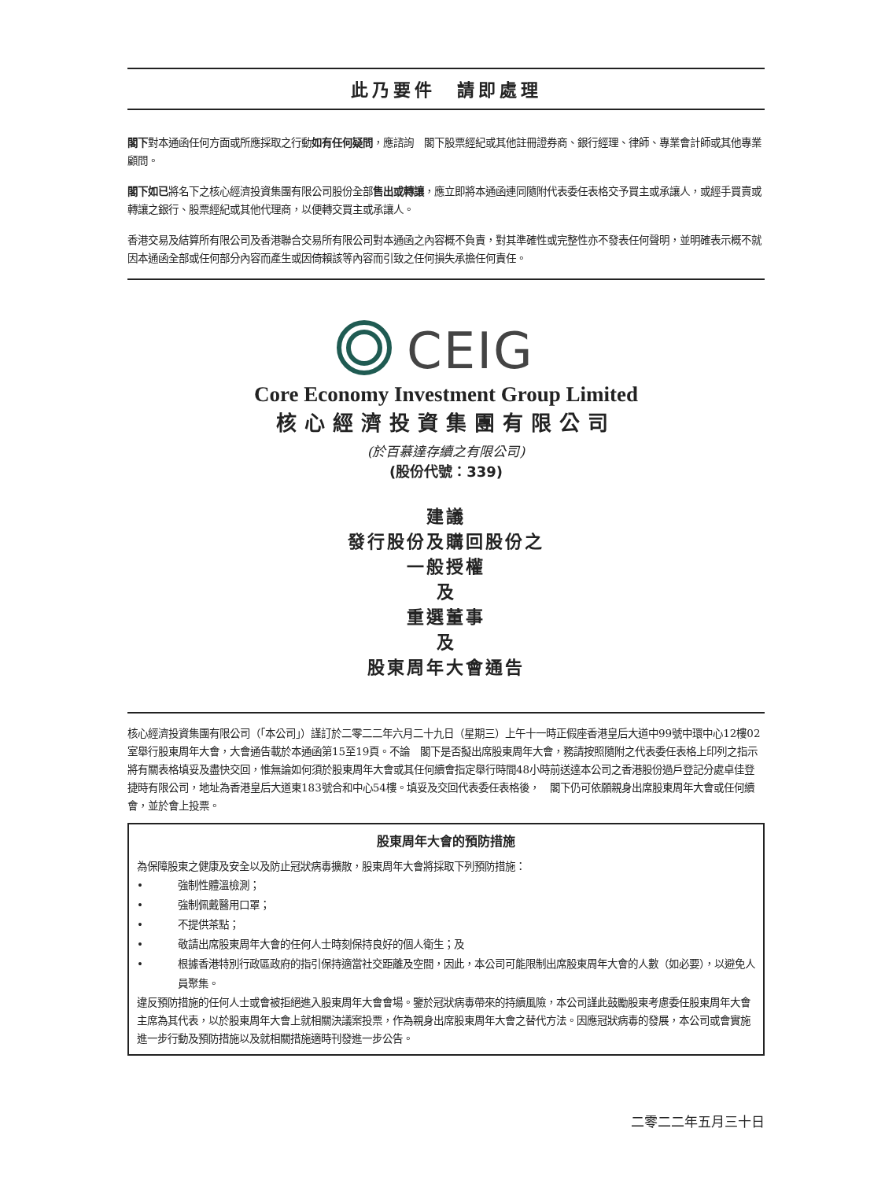此乃要件　請即處理
閣下對本通函任何方面或所應採取之行動如有任何疑問，應諮詢　閣下股票經紀或其他註冊證券商、銀行經理、律師、專業會計師或其他專業顧問。
閣下如已將名下之核心經濟投資集團有限公司股份全部售出或轉讓，應立即將本通函連同隨附代表委任表格交予買主或承讓人，或經手買賣或轉讓之銀行、股票經紀或其他代理商，以便轉交買主或承讓人。
香港交易及結算所有限公司及香港聯合交易所有限公司對本通函之內容概不負責，對其準確性或完整性亦不發表任何聲明，並明確表示概不就因本通函全部或任何部分內容而產生或因倚賴該等內容而引致之任何損失承擔任何責任。
CEIG
Core Economy Investment Group Limited
核心經濟投資集團有限公司
(於百慕達存續之有限公司)
(股份代號：339)
建議
發行股份及購回股份之
一般授權
及
重選董事
及
股東周年大會通告
核心經濟投資集團有限公司（「本公司」）謹訂於二零二二年六月二十九日（星期三）上午十一時正假座香港皇后大道中99號中環中心12樓02室舉行股東周年大會，大會通告載於本通函第15至19頁。不論　閣下是否擬出席股東周年大會，務請按照隨附之代表委任表格上印列之指示將有關表格填妥及盡快交回，惟無論如何須於股東周年大會或其任何續會指定舉行時間48小時前送達本公司之香港股份過戶登記分處卓佳登捷時有限公司，地址為香港皇后大道東183號合和中心54樓。填妥及交回代表委任表格後，　閣下仍可依願親身出席股東周年大會或任何續會，並於會上投票。
股東周年大會的預防措施
為保障股東之健康及安全以及防止冠狀病毒擴散，股東周年大會將採取下列預防措施：
• 強制性體溫檢測；
• 強制佩戴醫用口罩；
• 不提供茶點；
• 敬請出席股東周年大會的任何人士時刻保持良好的個人衛生；及
• 根據香港特別行政區政府的指引保持適當社交距離及空間，因此，本公司可能限制出席股東周年大會的人數（如必要），以避免人員聚集。
違反預防措施的任何人士或會被拒絕進入股東周年大會會場。鑒於冠狀病毒帶來的持續風險，本公司謹此鼓勵股東考慮委任股東周年大會主席為其代表，以於股東周年大會上就相關決議案投票，作為親身出席股東周年大會之替代方法。因應冠狀病毒的發展，本公司或會實施進一步行動及預防措施以及就相關措施適時刊發進一步公告。
二零二二年五月三十日